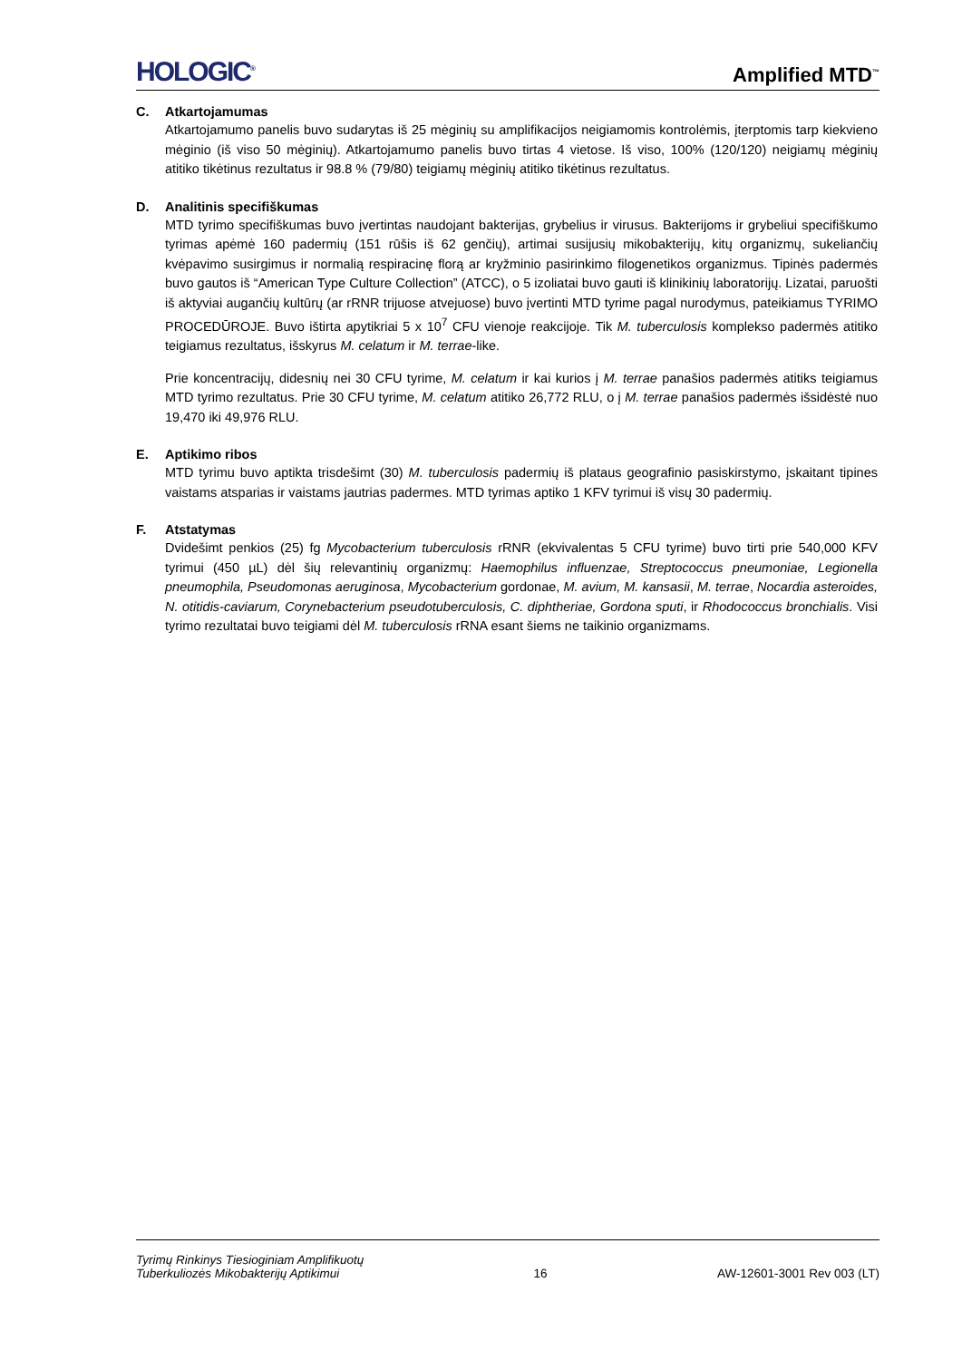HOLOGIC<sup>®</sup>
Amplified MTD<sup>™</sup>
C. Atkartojamumas
Atkartojamumo panelis buvo sudarytas iš 25 mėginių su amplifikacijos neigiamomis kontrolėmis, įterptomis tarp kiekvieno mėginio (iš viso 50 mėginių). Atkartojamumo panelis buvo tirtas 4 vietose. Iš viso, 100% (120/120) neigiamų mėginių atitiko tikėtinus rezultatus ir 98.8 % (79/80) teigiamų mėginių atitiko tikėtinus rezultatus.
D. Analitinis specifiškumas
MTD tyrimo specifiškumas buvo įvertintas naudojant bakterijas, grybelius ir virusus. Bakterijoms ir grybeliui specifiškumo tyrimas apėmė 160 padermių (151 rūšis iš 62 genčių), artimai susijusių mikobakterijų, kitų organizmų, sukeliančių kvėpavimo susirgimus ir normalią respiracinę florą ar kryžminio pasirinkimo filogenetikos organizmus. Tipinės padermės buvo gautos iš “American Type Culture Collection” (ATCC), o 5 izoliatai buvo gauti iš klinikinių laboratorijų. Lizatai, paruošti iš aktyviai augančių kultūrų (ar rRNR trijuose atvejuose) buvo įvertinti MTD tyrime pagal nurodymus, pateikiamus TYRIMO PROCEDŪROJE. Buvo ištirta apytikriai 5 x 10<sup>7</sup> CFU vienoje reakcijoje. Tik M. tuberculosis komplekso padermės atitiko teigiamus rezultatus, išskyrus M. celatum ir M. terrae-like.
Prie koncentracijų, didesnių nei 30 CFU tyrime, M. celatum ir kai kurios į M. terrae panašios padermės atitiks teigiamus MTD tyrimo rezultatus. Prie 30 CFU tyrime, M. celatum atitiko 26,772 RLU, o į M. terrae panašios padermės išsidėstė nuo 19,470 iki 49,976 RLU.
E. Aptikimo ribos
MTD tyrimu buvo aptikta trisdešimt (30) M. tuberculosis padermių iš plataus geografinio pasiskirstymo, įskaitant tipines vaistams atsparias ir vaistams jautrias padermes. MTD tyrimas aptiko 1 KFV tyrimui iš visų 30 padermių.
F. Atstatymas
Dvidešimt penkios (25) fg Mycobacterium tuberculosis rRNR (ekvivalentas 5 CFU tyrime) buvo tirti prie 540,000 KFV tyrimui (450 µL) dėl šių relevantinių organizmų: Haemophilus influenzae, Streptococcus pneumoniae, Legionella pneumophila, Pseudomonas aeruginosa, Mycobacterium gordonae, M. avium, M. kansasii, M. terrae, Nocardia asteroides, N. otitidis-caviarum, Corynebacterium pseudotuberculosis, C. diphtheriae, Gordona sputi, ir Rhodococcus bronchialis. Visi tyrimo rezultatai buvo teigiami dėl M. tuberculosis rRNA esant šiems ne taikinio organizmams.
Tyrimų Rinkinys Tiesioginiam Amplifikuotų
Tuberkuliozės Mikobakterijų Aptikimui
16
AW-12601-3001 Rev 003 (LT)